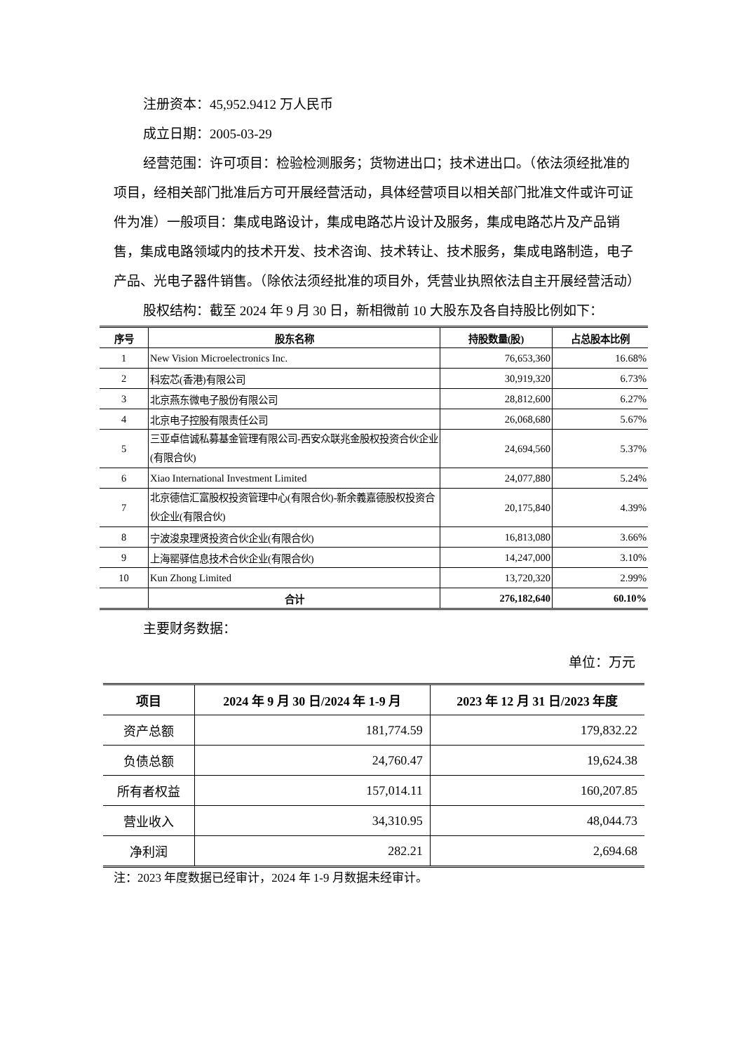注册资本：45,952.9412 万人民币
成立日期：2005-03-29
经营范围：许可项目：检验检测服务；货物进出口；技术进出口。（依法须经批准的项目，经相关部门批准后方可开展经营活动，具体经营项目以相关部门批准文件或许可证件为准）一般项目：集成电路设计，集成电路芯片设计及服务，集成电路芯片及产品销售，集成电路领域内的技术开发、技术咨询、技术转让、技术服务，集成电路制造，电子产品、光电子器件销售。（除依法须经批准的项目外，凭营业执照依法自主开展经营活动）
股权结构：截至 2024 年 9 月 30 日，新相微前 10 大股东及各自持股比例如下：
| 序号 | 股东名称 | 持股数量(股) | 占总股本比例 |
| --- | --- | --- | --- |
| 1 | New Vision Microelectronics Inc. | 76,653,360 | 16.68% |
| 2 | 科宏芯(香港)有限公司 | 30,919,320 | 6.73% |
| 3 | 北京燕东微电子股份有限公司 | 28,812,600 | 6.27% |
| 4 | 北京电子控股有限责任公司 | 26,068,680 | 5.67% |
| 5 | 三亚卓信诚私募基金管理有限公司-西安众联兆金股权投资合伙企业(有限合伙) | 24,694,560 | 5.37% |
| 6 | Xiao International Investment Limited | 24,077,880 | 5.24% |
| 7 | 北京德信汇富股权投资管理中心(有限合伙)-新余義嘉德股权投资合伙企业(有限合伙) | 20,175,840 | 4.39% |
| 8 | 宁波浚泉理贤投资合伙企业(有限合伙) | 16,813,080 | 3.66% |
| 9 | 上海罂驿信息技术合伙企业(有限合伙) | 14,247,000 | 3.10% |
| 10 | Kun Zhong Limited | 13,720,320 | 2.99% |
| | 合计 | 276,182,640 | 60.10% |
主要财务数据：
单位：万元
| 项目 | 2024 年 9 月 30 日/2024 年 1-9 月 | 2023 年 12 月 31 日/2023 年度 |
| --- | --- | --- |
| 资产总额 | 181,774.59 | 179,832.22 |
| 负债总额 | 24,760.47 | 19,624.38 |
| 所有者权益 | 157,014.11 | 160,207.85 |
| 营业收入 | 34,310.95 | 48,044.73 |
| 净利润 | 282.21 | 2,694.68 |
注：2023 年度数据已经审计，2024 年 1-9 月数据未经审计。